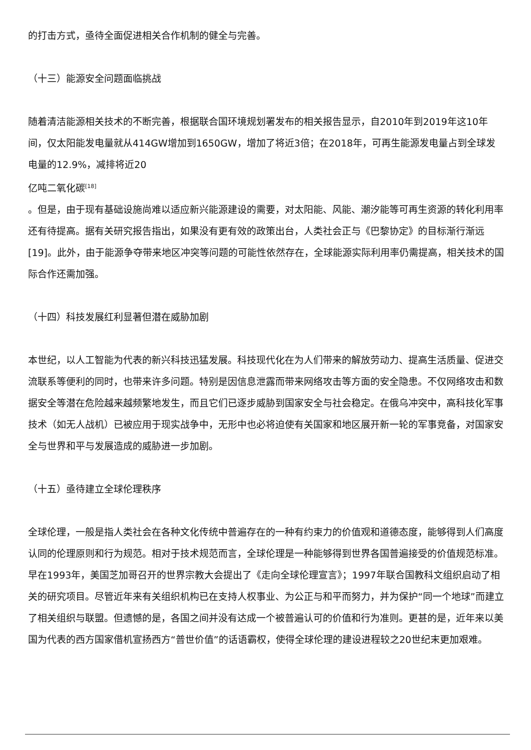的打击方式，亟待全面促进相关合作机制的健全与完善。
（十三）能源安全问题面临挑战
随着清洁能源相关技术的不断完善，根据联合国环境规划署发布的相关报告显示，自2010年到2019年这10年间，仅太阳能发电量就从414GW增加到1650GW，增加了将近3倍；在2018年，可再生能源发电量占到全球发电量的12.9%，减排将近20
亿吨二氧化碳<sup>[18]</sup>
。但是，由于现有基础设施尚难以适应新兴能源建设的需要，对太阳能、风能、潮汐能等可再生资源的转化利用率还有待提高。据有关研究报告指出，如果没有更有效的政策出台，人类社会正与《巴黎协定》的目标渐行渐远[19]。此外，由于能源争夺带来地区冲突等问题的可能性依然存在，全球能源实际利用率仍需提高，相关技术的国际合作还需加强。
（十四）科技发展红利显著但潜在威胁加剧
本世纪，以人工智能为代表的新兴科技迅猛发展。科技现代化在为人们带来的解放劳动力、提高生活质量、促进交流联系等便利的同时，也带来许多问题。特别是因信息泄露而带来网络攻击等方面的安全隐患。不仅网络攻击和数据安全等潜在危险越来越频繁地发生，而且它们已逐步威胁到国家安全与社会稳定。在俄乌冲突中，高科技化军事技术（如无人战机）已被应用于现实战争中，无形中也必将迫使有关国家和地区展开新一轮的军事竞备，对国家安全与世界和平与发展造成的威胁进一步加剧。
（十五）亟待建立全球伦理秩序
全球伦理，一般是指人类社会在各种文化传统中普遍存在的一种有约束力的价值观和道德态度，能够得到人们高度认同的伦理原则和行为规范。相对于技术规范而言，全球伦理是一种能够得到世界各国普遍接受的价值规范标准。早在1993年，美国芝加哥召开的世界宗教大会提出了《走向全球伦理宣言》；1997年联合国教科文组织启动了相关的研究项目。尽管近年来有关组织机构已在支持人权事业、为公正与和平而努力，并为保护“同一个地球”而建立了相关组织与联盟。但遗憾的是，各国之间并没有达成一个被普遍认可的价值和行为准则。更甚的是，近年来以美国为代表的西方国家借机宣扬西方“普世价值”的话语霸权，使得全球伦理的建设进程较之20世纪末更加艰难。